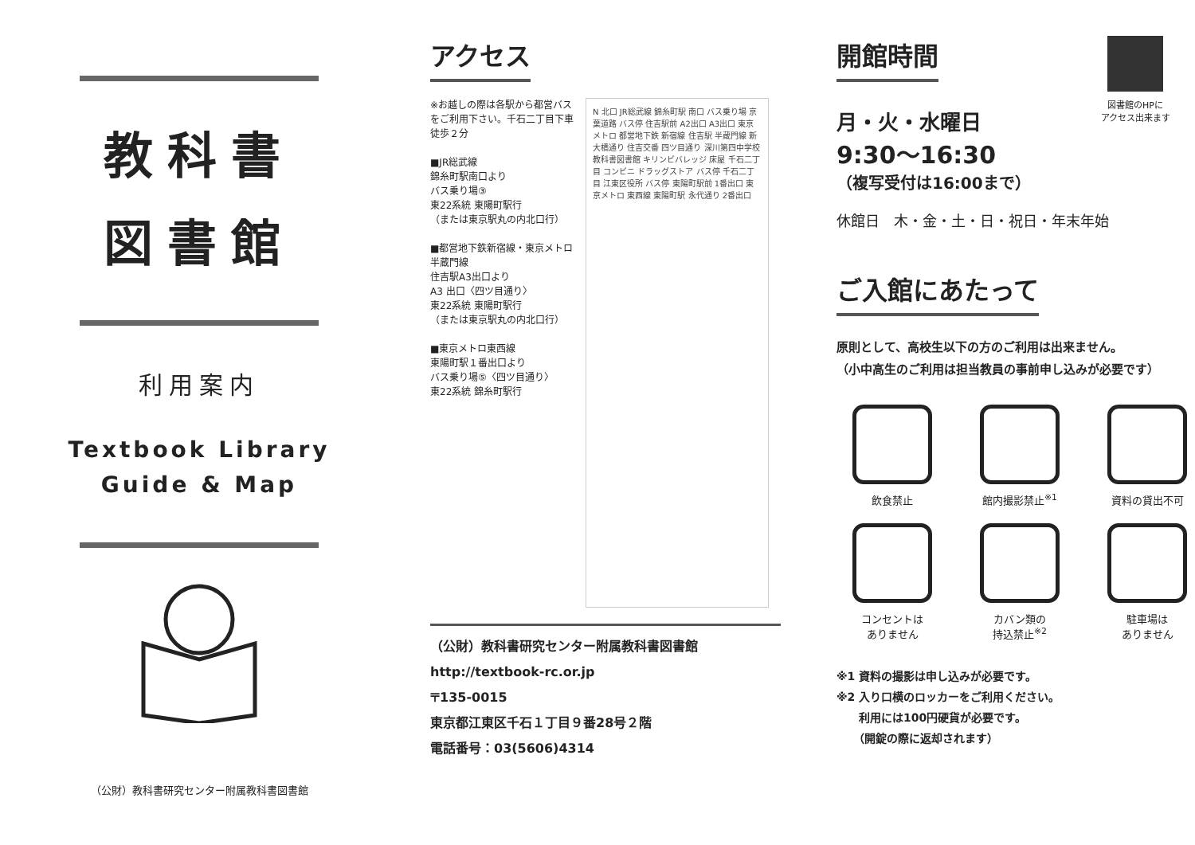教科書
図書館
利用案内
Textbook Library
Guide & Map
（公財）教科書研究センター附属教科書図書館
アクセス
※お越しの際は各駅から都営バスをご利用下さい。千石二丁目下車 徒歩２分
■JR総武線
錦糸町駅南口より
バス乗り場③
東22系統 東陽町駅行
（または東京駅丸の内北口行）
■都営地下鉄新宿線・東京メトロ半蔵門線
住吉駅A3出口より
A3 出口〈四ツ目通り〉
東22系統 東陽町駅行
（または東京駅丸の内北口行）
■東京メトロ東西線
東陽町駅１番出口より
バス乗り場⑤〈四ツ目通り〉
東22系統 錦糸町駅行
N 北口 JR総武線 錦糸町駅 南口 バス乗り場 京葉道路 バス停 住吉駅前 A2出口 A3出口 東京メトロ 都営地下鉄 新宿線 住吉駅 半蔵門線 新大橋通り 住吉交番 四ツ目通り 深川第四中学校 教科書図書館 キリンビバレッジ 床屋 千石二丁目 コンビニ ドラッグストア バス停 千石二丁目 江東区役所 バス停 東陽町駅前 1番出口 東京メトロ 東西線 東陽町駅 永代通り 2番出口
（公財）教科書研究センター附属教科書図書館
http://textbook-rc.or.jp
〒135-0015
東京都江東区千石１丁目９番28号２階
電話番号：03(5606)4314
開館時間
図書館のHPに
アクセス出来ます
月・火・水曜日
9:30〜16:30
（複写受付は16:00まで）
休館日　木・金・土・日・祝日・年末年始
ご入館にあたって
原則として、高校生以下の方のご利用は出来ません。
（小中高生のご利用は担当教員の事前申し込みが必要です）
飲食禁止
館内撮影禁止<sup>※1</sup>
資料の貸出不可
コンセントは
ありません
カバン類の
持込禁止<sup>※2</sup>
駐車場は
ありません
※1 資料の撮影は申し込みが必要です。
※2 入り口横のロッカーをご利用ください。
　　利用には100円硬貨が必要です。
　　（開錠の際に返却されます）